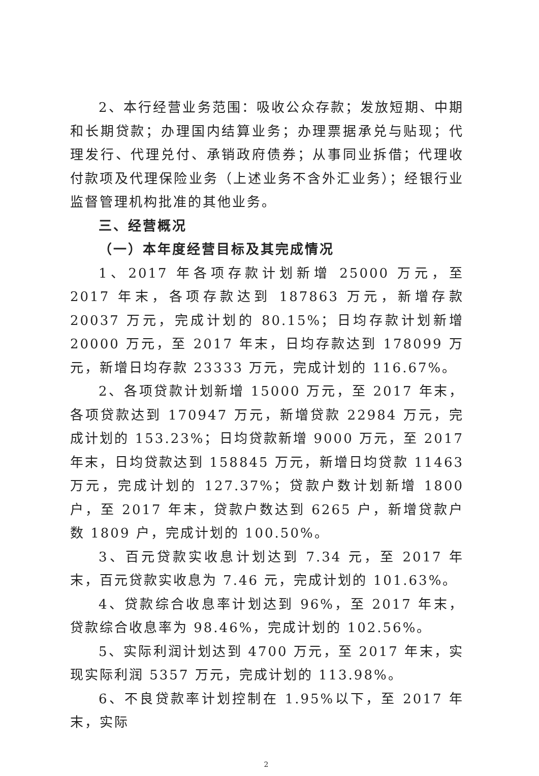2、本行经营业务范围：吸收公众存款；发放短期、中期和长期贷款；办理国内结算业务；办理票据承兑与贴现；代理发行、代理兑付、承销政府债券；从事同业拆借；代理收付款项及代理保险业务（上述业务不含外汇业务）；经银行业监督管理机构批准的其他业务。
三、经营概况
（一）本年度经营目标及其完成情况
1、2017 年各项存款计划新增 25000 万元，至 2017 年末，各项存款达到 187863 万元，新增存款 20037 万元，完成计划的 80.15%；日均存款计划新增 20000 万元，至 2017 年末，日均存款达到 178099 万元，新增日均存款 23333 万元，完成计划的 116.67%。
2、各项贷款计划新增 15000 万元，至 2017 年末，各项贷款达到 170947 万元，新增贷款 22984 万元，完成计划的 153.23%；日均贷款新增 9000 万元，至 2017 年末，日均贷款达到 158845 万元，新增日均贷款 11463 万元，完成计划的 127.37%；贷款户数计划新增 1800 户，至 2017 年末，贷款户数达到 6265 户，新增贷款户数 1809 户，完成计划的 100.50%。
3、百元贷款实收息计划达到 7.34 元，至 2017 年末，百元贷款实收息为 7.46 元，完成计划的 101.63%。
4、贷款综合收息率计划达到 96%，至 2017 年末，贷款综合收息率为 98.46%，完成计划的 102.56%。
5、实际利润计划达到 4700 万元，至 2017 年末，实现实际利润 5357 万元，完成计划的 113.98%。
6、不良贷款率计划控制在 1.95%以下，至 2017 年末，实际
2